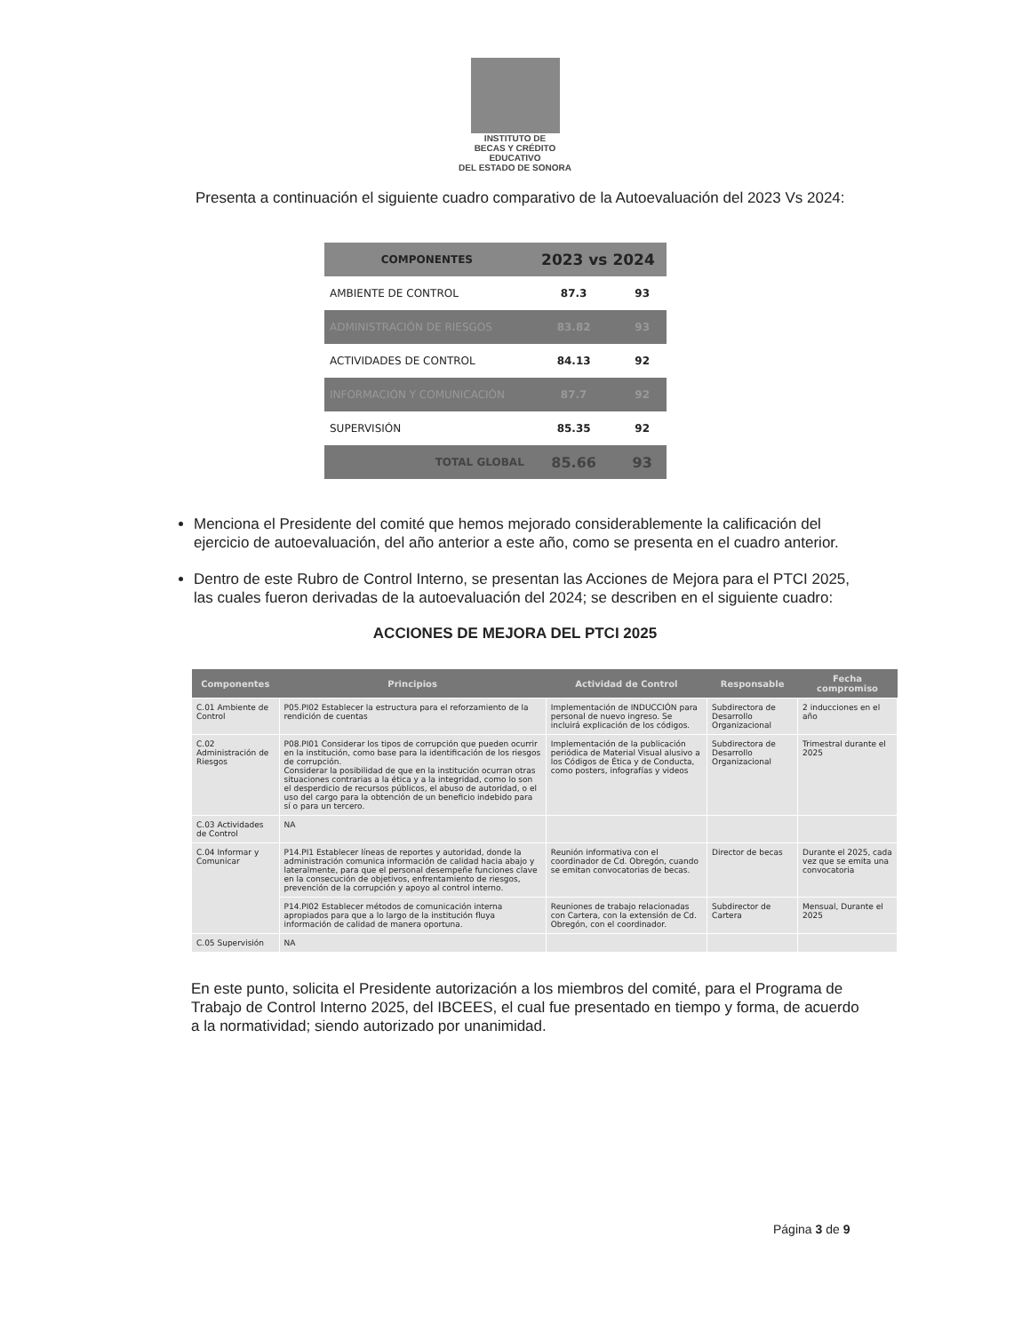INSTITUTO DE
BECAS Y CRÉDITO
EDUCATIVO
DEL ESTADO DE SONORA
Presenta a continuación el siguiente cuadro comparativo de la Autoevaluación del 2023 Vs 2024:
| COMPONENTES | 2023 vs 2024 | |
| --- | --- | --- |
| AMBIENTE DE CONTROL | 87.3 | 93 |
| ADMINISTRACIÓN DE RIESGOS | 83.82 | 93 |
| ACTIVIDADES DE CONTROL | 84.13 | 92 |
| INFORMACIÓN Y COMUNICACIÓN | 87.7 | 92 |
| SUPERVISIÓN | 85.35 | 92 |
| TOTAL GLOBAL | 85.66 | 93 |
Menciona el Presidente del comité que hemos mejorado considerablemente la calificación del ejercicio de autoevaluación, del año anterior a este año, como se presenta en el cuadro anterior.
Dentro de este Rubro de Control Interno, se presentan las Acciones de Mejora para el PTCI 2025, las cuales fueron derivadas de la autoevaluación del 2024; se describen en el siguiente cuadro:
ACCIONES DE MEJORA DEL PTCI 2025
| Componentes | Principios | Actividad de Control | Responsable | Fecha compromiso |
| --- | --- | --- | --- | --- |
| C.01 Ambiente de Control | P05.PI02 Establecer la estructura para el reforzamiento de la rendición de cuentas | Implementación de INDUCCIÓN para personal de nuevo ingreso. Se incluirá explicación de los códigos. | Subdirectora de Desarrollo Organizacional | 2 inducciones en el año |
| C.02 Administración de Riesgos | P08.PI01 Considerar los tipos de corrupción que pueden ocurrir en la institución, como base para la identificación de los riesgos de corrupción. Considerar la posibilidad de que en la institución ocurran otras situaciones contrarias a la ética y a la integridad, como lo son el desperdicio de recursos públicos, el abuso de autoridad, o el uso del cargo para la obtención de un beneficio indebido para sí o para un tercero. | Implementación de la publicación periódica de Material Visual alusivo a los Códigos de Ética y de Conducta, como posters, infografías y videos | Subdirectora de Desarrollo Organizacional | Trimestral durante el 2025 |
| C.03 Actividades de Control | NA | | | |
| C.04 Informar y Comunicar | P14.PI1 Establecer líneas de reportes y autoridad, donde la administración comunica información de calidad hacia abajo y lateralmente, para que el personal desempeñe funciones clave en la consecución de objetivos, enfrentamiento de riesgos, prevención de la corrupción y apoyo al control interno. | Reunión informativa con el coordinador de Cd. Obregón, cuando se emitan convocatorias de becas. | Director de becas | Durante el 2025, cada vez que se emita una convocatoria |
| | P14.PI02 Establecer métodos de comunicación interna apropiados para que a lo largo de la institución fluya información de calidad de manera oportuna. | Reuniones de trabajo relacionadas con Cartera, con la extensión de Cd. Obregón, con el coordinador. | Subdirector de Cartera | Mensual, Durante el 2025 |
| C.05 Supervisión | NA | | | |
En este punto, solicita el Presidente autorización a los miembros del comité, para el Programa de Trabajo de Control Interno 2025, del IBCEES, el cual fue presentado en tiempo y forma, de acuerdo a la normatividad; siendo autorizado por unanimidad.
Página 3 de 9